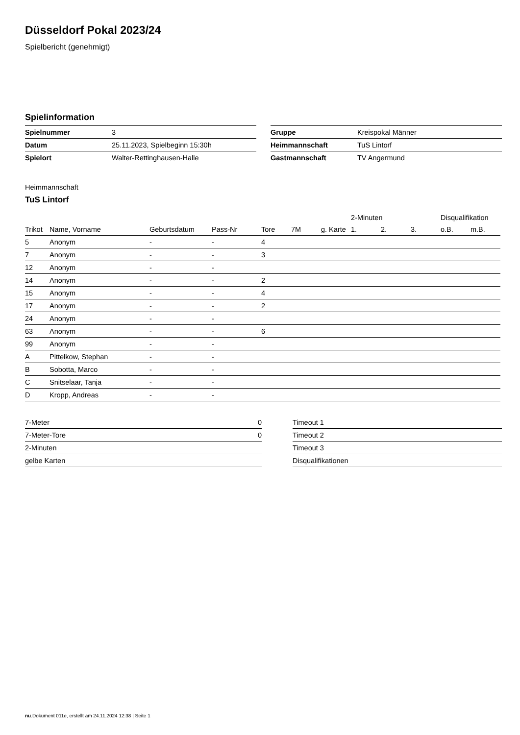Düsseldorf Pokal 2023/24
Spielbericht (genehmigt)
Spielinformation
| Spielnummer | 3 |
| Datum | 25.11.2023, Spielbeginn 15:30h |
| Spielort | Walter-Rettinghausen-Halle |
| Gruppe | Kreispokal Männer |
| Heimmannschaft | TuS Lintorf |
| Gastmannschaft | TV Angermund |
Heimmannschaft
TuS Lintorf
| | | | | | | | 2-Minuten | | | Disqualifikation | |
| --- | --- | --- | --- | --- | --- | --- | --- | --- | --- | --- | --- |
| Trikot | Name, Vorname | Geburtsdatum | Pass-Nr | Tore | 7M | g. Karte | 1. | 2. | 3. | o.B. | m.B. |
| 5 | Anonym | - | - | 4 | | | | | | | |
| 7 | Anonym | - | - | 3 | | | | | | | |
| 12 | Anonym | - | - | | | | | | | | |
| 14 | Anonym | - | - | 2 | | | | | | | |
| 15 | Anonym | - | - | 4 | | | | | | | |
| 17 | Anonym | - | - | 2 | | | | | | | |
| 24 | Anonym | - | - | | | | | | | | |
| 63 | Anonym | - | - | 6 | | | | | | | |
| 99 | Anonym | - | - | | | | | | | | |
| A | Pittelkow, Stephan | - | - | | | | | | | | |
| B | Sobotta, Marco | - | - | | | | | | | | |
| C | Snitselaar, Tanja | - | - | | | | | | | | |
| D | Kropp, Andreas | - | - | | | | | | | | |
| 7-Meter | 0 |
| 7-Meter-Tore | 0 |
| 2-Minuten | |
| gelbe Karten | |
| Timeout 1 |
| Timeout 2 |
| Timeout 3 |
| Disqualifikationen |
nu.Dokument 011e, erstellt am 24.11.2024 12:38 | Seite 1